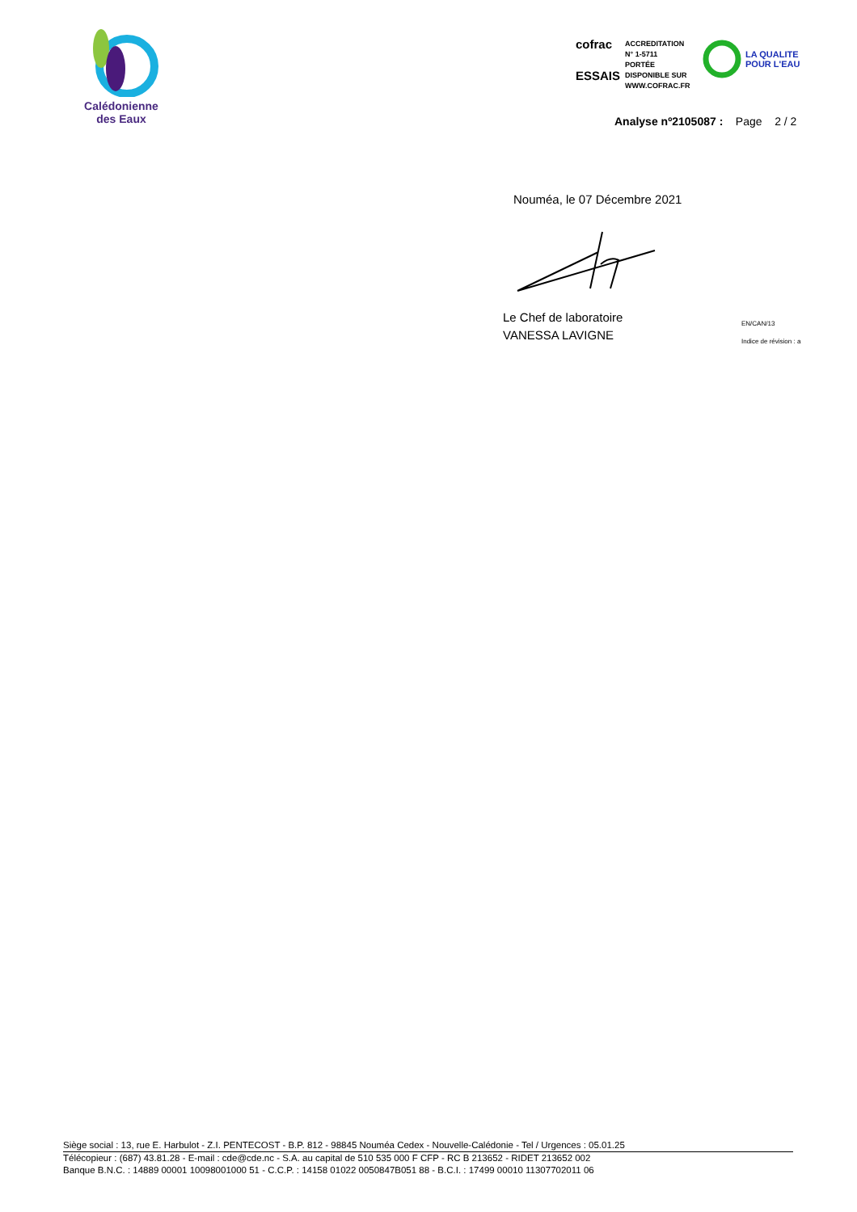Calédonienne
des Eaux
cofrac
ESSAIS
ACCREDITATION
N° 1-5711
PORTÉE
DISPONIBLE SUR
WWW.COFRAC.FR
LA QUALITE
POUR L'EAU
Analyse nº2105087 : Page 2 / 2
Nouméa, le 07 Décembre 2021
Le Chef de laboratoire
VANESSA LAVIGNE
EN/CAN/13
Indice de révision : a
Siège social : 13, rue E. Harbulot - Z.I. PENTECOST - B.P. 812 - 98845 Nouméa Cedex - Nouvelle-Calédonie - Tel / Urgences : 05.01.25
Télécopieur : (687) 43.81.28 - E-mail : cde@cde.nc - S.A. au capital de 510 535 000 F CFP - RC B 213652 - RIDET 213652 002
Banque B.N.C. : 14889 00001 10098001000 51 - C.C.P. : 14158 01022 0050847B051 88 - B.C.I. : 17499 00010 11307702011 06